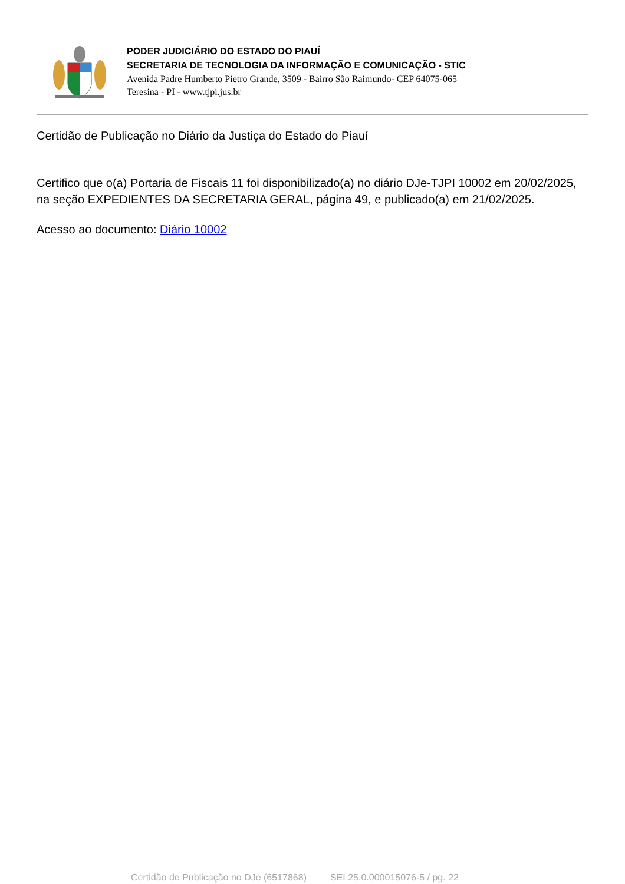PODER JUDICIÁRIO DO ESTADO DO PIAUÍ
SECRETARIA DE TECNOLOGIA DA INFORMAÇÃO E COMUNICAÇÃO - STIC
Avenida Padre Humberto Pietro Grande, 3509 - Bairro São Raimundo- CEP 64075-065
Teresina - PI - www.tjpi.jus.br
Certidão de Publicação no Diário da Justiça do Estado do Piauí
Certifico que o(a) Portaria de Fiscais 11 foi disponibilizado(a) no diário DJe-TJPI 10002 em 20/02/2025, na seção EXPEDIENTES DA SECRETARIA GERAL, página 49, e publicado(a) em 21/02/2025.
Acesso ao documento: Diário 10002
Certidão de Publicação no DJe (6517868) SEI 25.0.000015076-5 / pg. 22